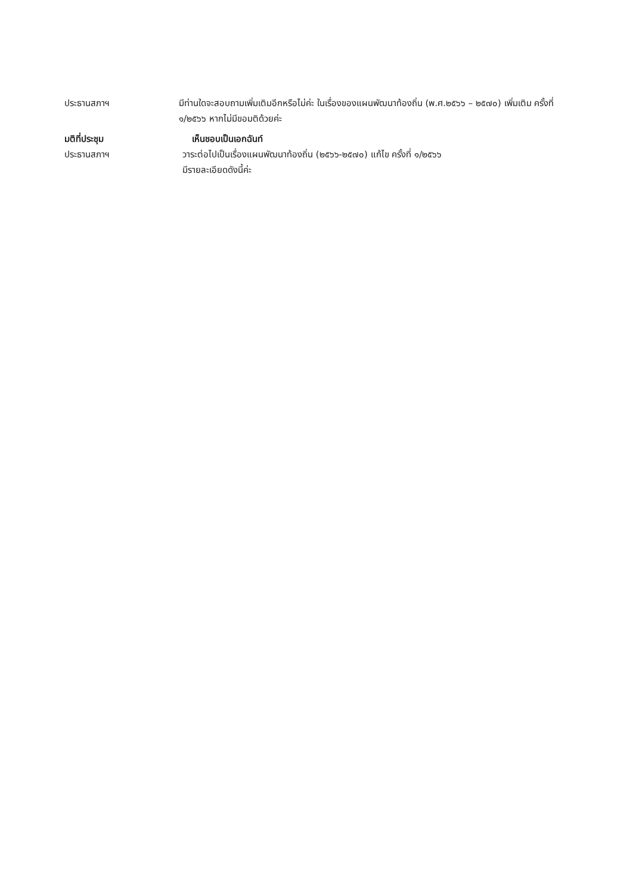ประธานสภาฯ มีท่านใดจะสอบถามเพิ่มเติมอีกหรือไม่ค่ะ ในเรื่องของแผนพัฒนาท้องถิ่น (พ.ศ.๒๕๖๖ – ๒๕๗๐) เพิ่มเติม ครั้งที่ ๑/๒๕๖๖ หากไม่มีขอมติด้วยค่ะ
มติที่ประชุม เห็นชอบเป็นเอกฉันท์
ประธานสภาฯ วาระต่อไปเป็นเรื่องแผนพัฒนาท้องถิ่น (๒๕๖๖-๒๕๗๐) แก้ไข ครั้งที่ ๑/๒๕๖๖
มีรายละเอียดดังนี้ค่ะ